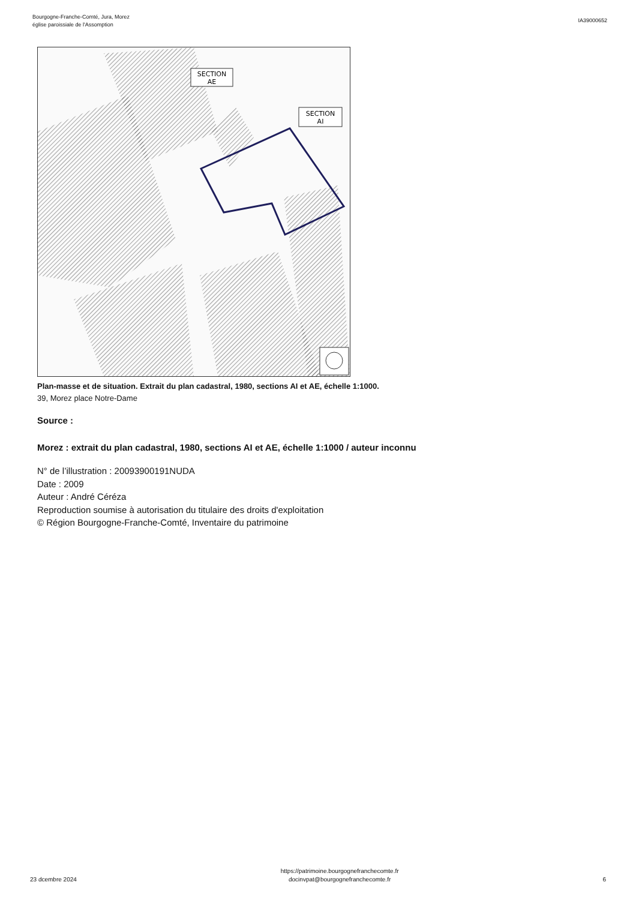Bourgogne-Franche-Comté, Jura, Morez
église paroissiale de l'Assomption
IA39000652
SECTION
AE
SECTION
AI
Plan-masse et de situation. Extrait du plan cadastral, 1980, sections AI et AE, échelle 1:1000.
39, Morez place Notre-Dame
Source :
Morez : extrait du plan cadastral, 1980, sections AI et AE, échelle 1:1000 / auteur inconnu
N° de l’illustration : 20093900191NUDA
Date : 2009
Auteur : André Céréza
Reproduction soumise à autorisation du titulaire des droits d'exploitation
© Région Bourgogne-Franche-Comté, Inventaire du patrimoine
23 dcembre 2024
https://patrimoine.bourgognefranchecomte.fr
docinvpat@bourgognefranchecomte.fr
6